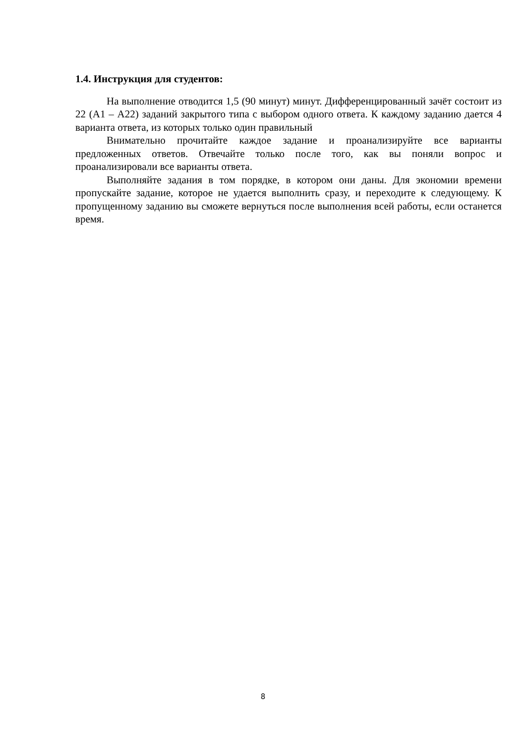1.4. Инструкция для студентов:
На выполнение отводится 1,5 (90 минут) минут. Дифференцированный зачёт состоит из 22 (А1 – А22) заданий закрытого типа с выбором одного ответа. К каждому заданию дается 4 варианта ответа, из которых только один правильный
Внимательно прочитайте каждое задание и проанализируйте все варианты предложенных ответов. Отвечайте только после того, как вы поняли вопрос и проанализировали все варианты ответа.
Выполняйте задания в том порядке, в котором они даны. Для экономии времени пропускайте задание, которое не удается выполнить сразу, и переходите к следующему. К пропущенному заданию вы сможете вернуться после выполнения всей работы, если останется время.
8